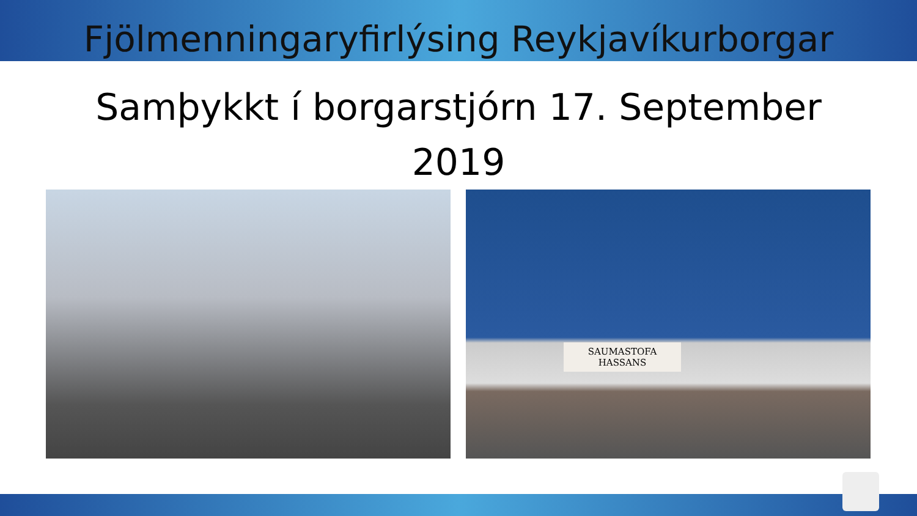Fjölmenningaryfirlýsing Reykjavíkurborgar
Samþykkt í borgarstjórn 17. September 2019
SAUMASTOFA
HASSANS